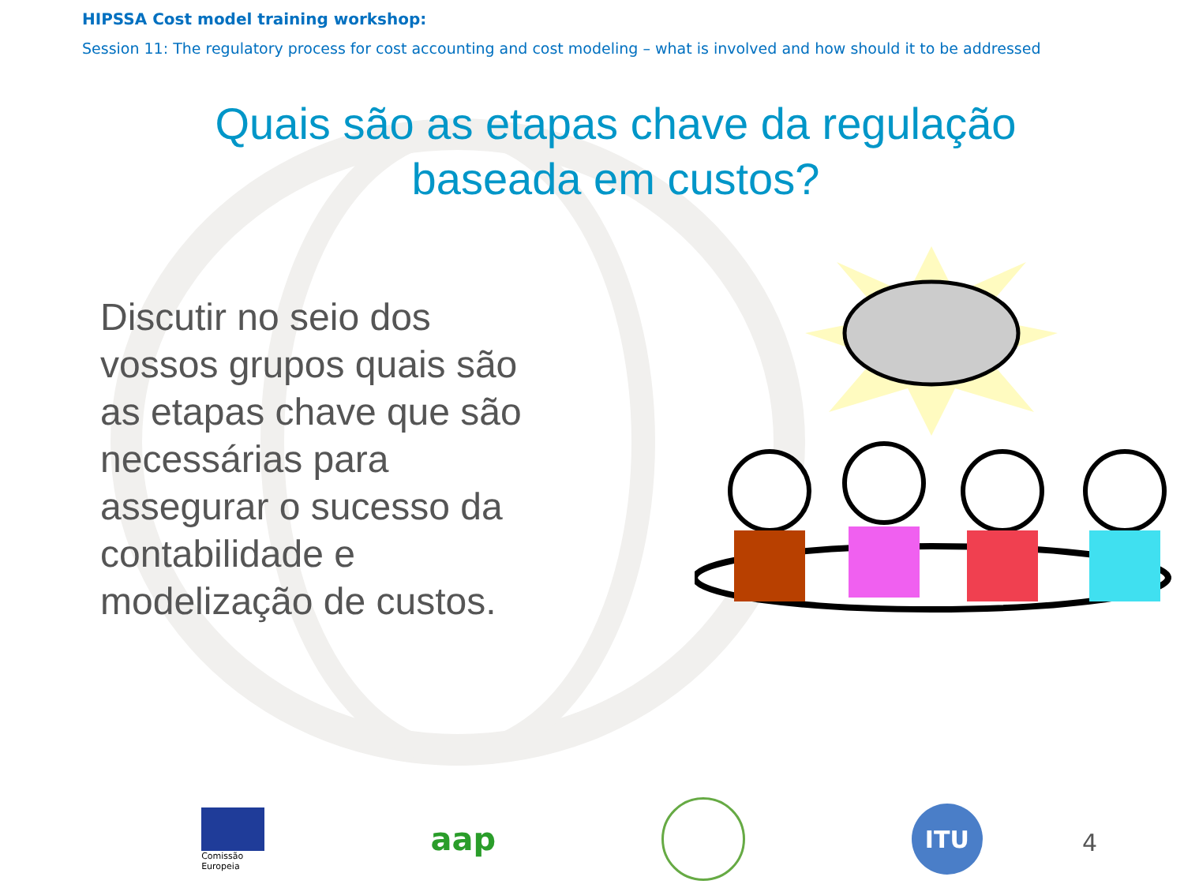HIPSSA Cost model training workshop:
Session 11: The regulatory process for cost accounting and cost modeling – what is involved and how should it to be addressed
Quais são as etapas chave da regulação
baseada em custos?
Discutir no seio dos vossos grupos quais são as etapas chave que são necessárias para assegurar o sucesso da contabilidade e modelização de custos.
Comissão
Europeia
aap
ITU
4